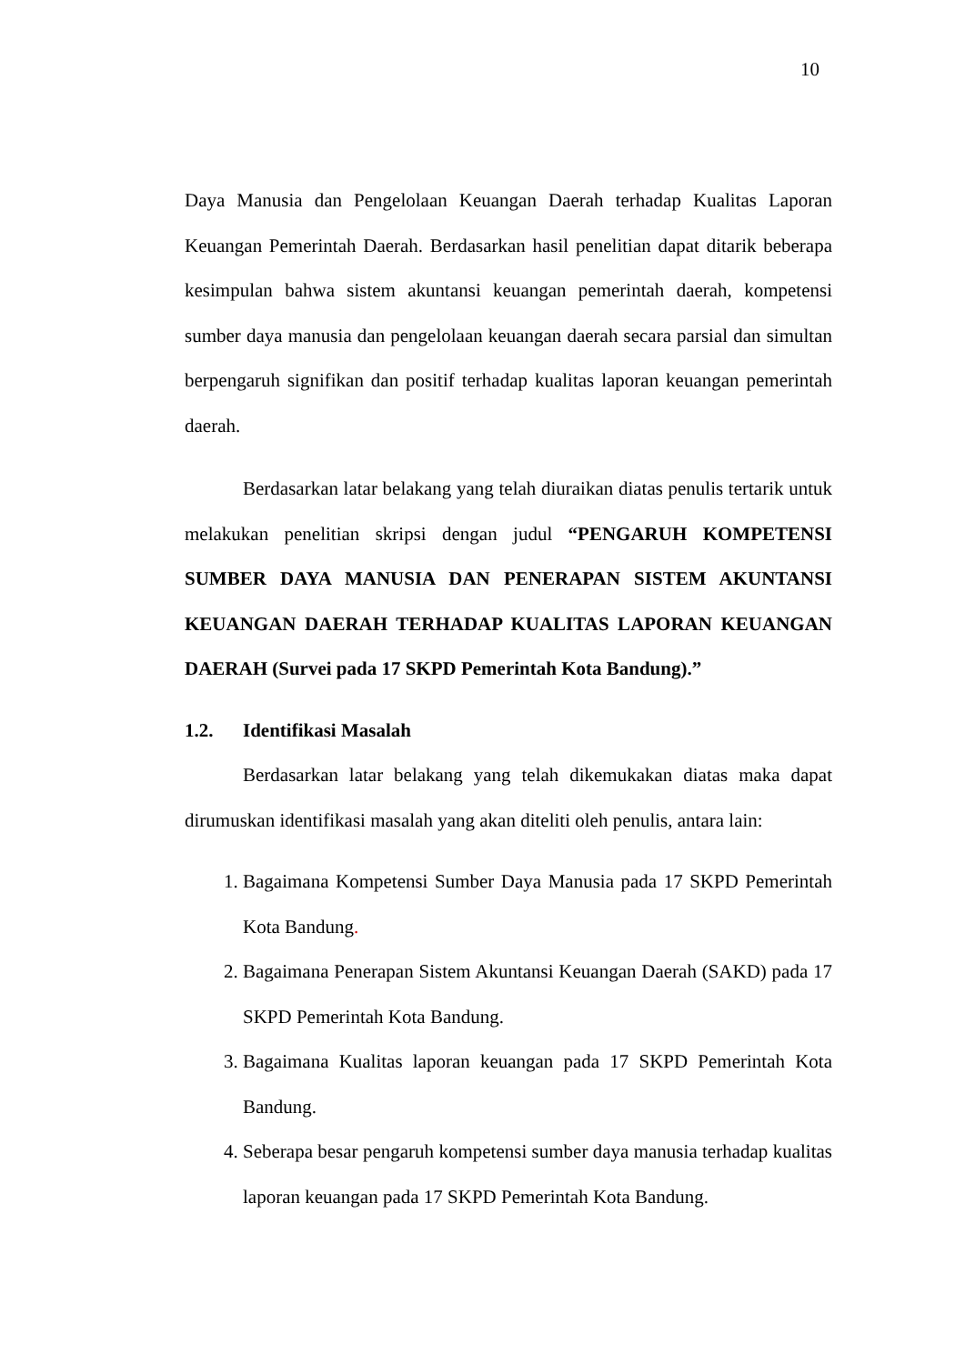10
Daya Manusia dan Pengelolaan Keuangan Daerah terhadap Kualitas Laporan Keuangan Pemerintah Daerah. Berdasarkan hasil penelitian dapat ditarik beberapa kesimpulan bahwa sistem akuntansi keuangan pemerintah daerah, kompetensi sumber daya manusia dan pengelolaan keuangan daerah secara parsial dan simultan berpengaruh signifikan dan positif terhadap kualitas laporan keuangan pemerintah daerah.
Berdasarkan latar belakang yang telah diuraikan diatas penulis tertarik untuk melakukan penelitian skripsi dengan judul “PENGARUH KOMPETENSI SUMBER DAYA MANUSIA DAN PENERAPAN SISTEM AKUNTANSI KEUANGAN DAERAH TERHADAP KUALITAS LAPORAN KEUANGAN DAERAH (Survei pada 17 SKPD Pemerintah Kota Bandung).”
1.2. Identifikasi Masalah
Berdasarkan latar belakang yang telah dikemukakan diatas maka dapat dirumuskan identifikasi masalah yang akan diteliti oleh penulis, antara lain:
1. Bagaimana Kompetensi Sumber Daya Manusia pada 17 SKPD Pemerintah Kota Bandung.
2. Bagaimana Penerapan Sistem Akuntansi Keuangan Daerah (SAKD) pada 17 SKPD Pemerintah Kota Bandung.
3. Bagaimana Kualitas laporan keuangan pada 17 SKPD Pemerintah Kota Bandung.
4. Seberapa besar pengaruh kompetensi sumber daya manusia terhadap kualitas laporan keuangan pada 17 SKPD Pemerintah Kota Bandung.